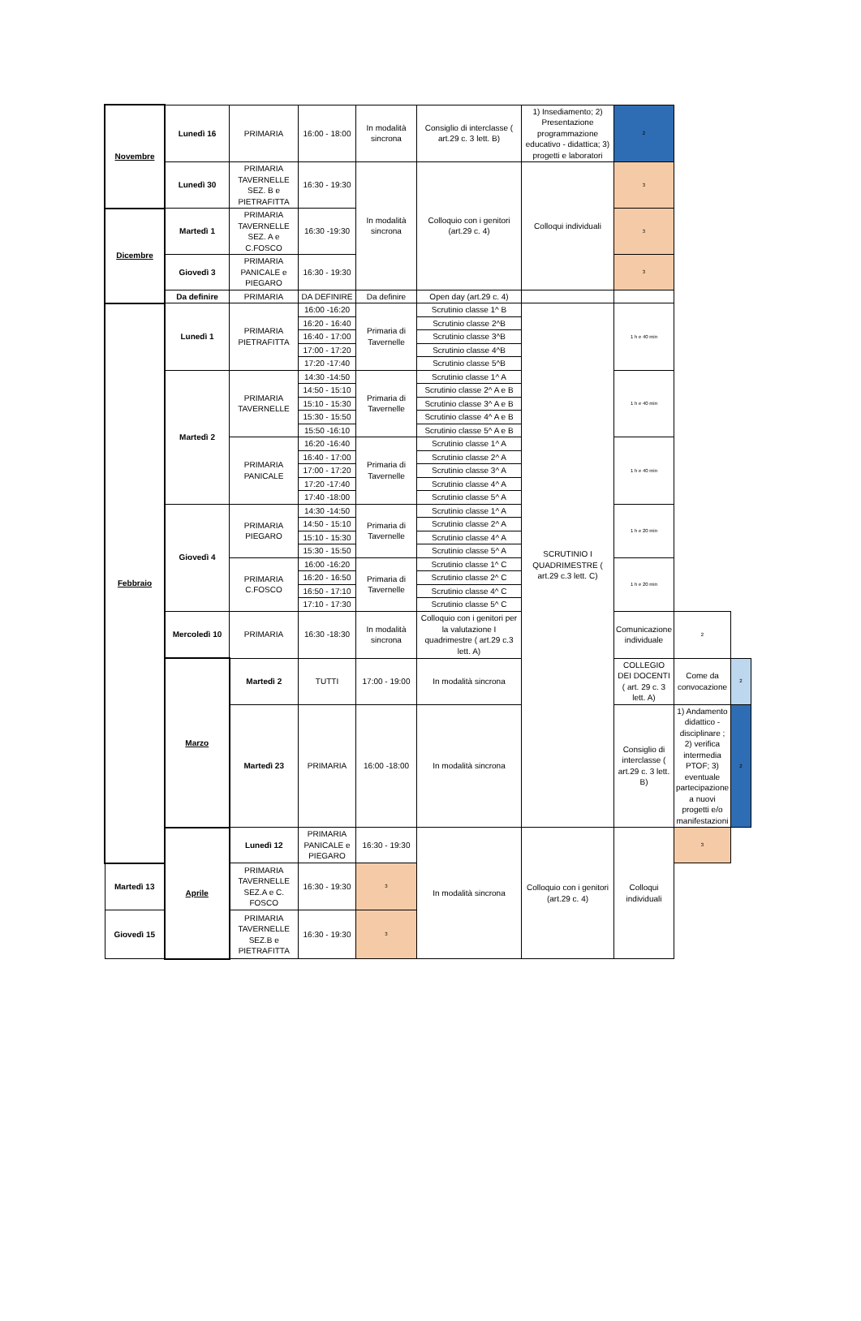| Novembre | Lunedì 16 | PRIMARIA | 16:00 - 18:00 | In modalità sincrona | Consiglio di interclasse ( art.29 c. 3 lett. B) | 1) Insediamento; 2) Presentazione programmazione educativo - didattica; 3) progetti e laboratori | 2 | | |
| | Lunedì 30 | PRIMARIA TAVERNELLE SEZ. B e PIETRAFITTA | 16:30 - 19:30 | In modalità sincrona | Colloquio con i genitori (art.29 c. 4) | Colloqui individuali | 3 | | |
| Dicembre | Martedì 1 | PRIMARIA TAVERNELLE SEZ. A e C.FOSCO | 16:30 -19:30 | | | | 3 | | |
| | Giovedì 3 | PRIMARIA PANICALE e PIEGARO | 16:30 - 19:30 | | | | 3 | | |
| | Da definire | PRIMARIA | DA DEFINIRE | Da definire | Open day (art.29 c. 4) | | | | |
| Febbraio | Lunedì 1 | PRIMARIA PIETRAFITTA | 16:00 -16:20 | Primaria di Tavernelle | Scrutinio classe 1^ B | SCRUTINIO I QUADRIMESTRE ( art.29 c.3 lett. C) | 1 h e 40 min | | |
| | | | 16:20 - 16:40 | | Scrutinio classe 2^B | | | | |
| | | | 16:40 - 17:00 | | Scrutinio classe 3^B | | | | |
| | | | 17:00 - 17:20 | | Scrutinio classe 4^B | | | | |
| | | | 17:20 -17:40 | | Scrutinio classe 5^B | | | | |
| | Martedì 2 | PRIMARIA TAVERNELLE | 14:30 -14:50 | Primaria di Tavernelle | Scrutinio classe 1^ A | | 1 h e 40 min | | |
| | | | 14:50 - 15:10 | | Scrutinio classe 2^ A e B | | | | |
| | | | 15:10 - 15:30 | | Scrutinio classe 3^ A e B | | | | |
| | | | 15:30 - 15:50 | | Scrutinio classe 4^ A e B | | | | |
| | | | 15:50 -16:10 | | Scrutinio classe 5^ A e B | | | | |
| | | PRIMARIA PANICALE | 16:20 -16:40 | Primaria di Tavernelle | Scrutinio classe 1^ A | | 1 h e 40 min | | |
| | | | 16:40 - 17:00 | | Scrutinio classe 2^ A | | | | |
| | | | 17:00 - 17:20 | | Scrutinio classe 3^ A | | | | |
| | | | 17:20 -17:40 | | Scrutinio classe 4^ A | | | | |
| | | | 17:40 -18:00 | | Scrutinio classe 5^ A | | | | |
| | Giovedì 4 | PRIMARIA PIEGARO | 14:30 -14:50 | Primaria di Tavernelle | Scrutinio classe 1^ A | | 1 h e 20 min | | |
| | | | 14:50 - 15:10 | | Scrutinio classe 2^ A | | | | |
| | | | 15:10 - 15:30 | | Scrutinio classe 4^ A | | | | |
| | | | 15:30 - 15:50 | | Scrutinio classe 5^ A | | | | |
| | | PRIMARIA C.FOSCO | 16:00 -16:20 | Primaria di Tavernelle | Scrutinio classe 1^ C | | 1 h e 20 min | | |
| | | | 16:20 - 16:50 | | Scrutinio classe 2^ C | | | | |
| | | | 16:50 - 17:10 | | Scrutinio classe 4^ C | | | | |
| | | | 17:10 - 17:30 | | Scrutinio classe 5^ C | | | | |
| | Mercoledì 10 | PRIMARIA | 16:30 -18:30 | In modalità sincrona | Colloquio con i genitori per la valutazione I quadrimestre ( art.29 c.3 lett. A) | | Comunicazione individuale | 2 | |
| | Marzo | Martedì 2 | TUTTI | 17:00 - 19:00 | In modalità sincrona | | COLLEGIO DEI DOCENTI ( art. 29 c. 3 lett. A) | Come da convocazione | 2 |
| | | Martedì 23 | PRIMARIA | 16:00 -18:00 | In modalità sincrona | | Consiglio di interclasse ( art.29 c. 3 lett. B) | 1) Andamento didattico - disciplinare ; 2) verifica intermedia PTOF; 3) eventuale partecipazione a nuovi progetti e/o manifestazioni | 2 |
| | Aprile | Lunedì 12 | PRIMARIA PANICALE e PIEGARO | 16:30 - 19:30 | In modalità sincrona | Colloquio con i genitori (art.29 c. 4) | Colloqui individuali | 3 | |
| Martedì 13 | | PRIMARIA TAVERNELLE SEZ.A e C. FOSCO | 16:30 - 19:30 | 3 | | | | | |
| Giovedì 15 | | PRIMARIA TAVERNELLE SEZ.B e PIETRAFITTA | 16:30 - 19:30 | 3 | | | | | |